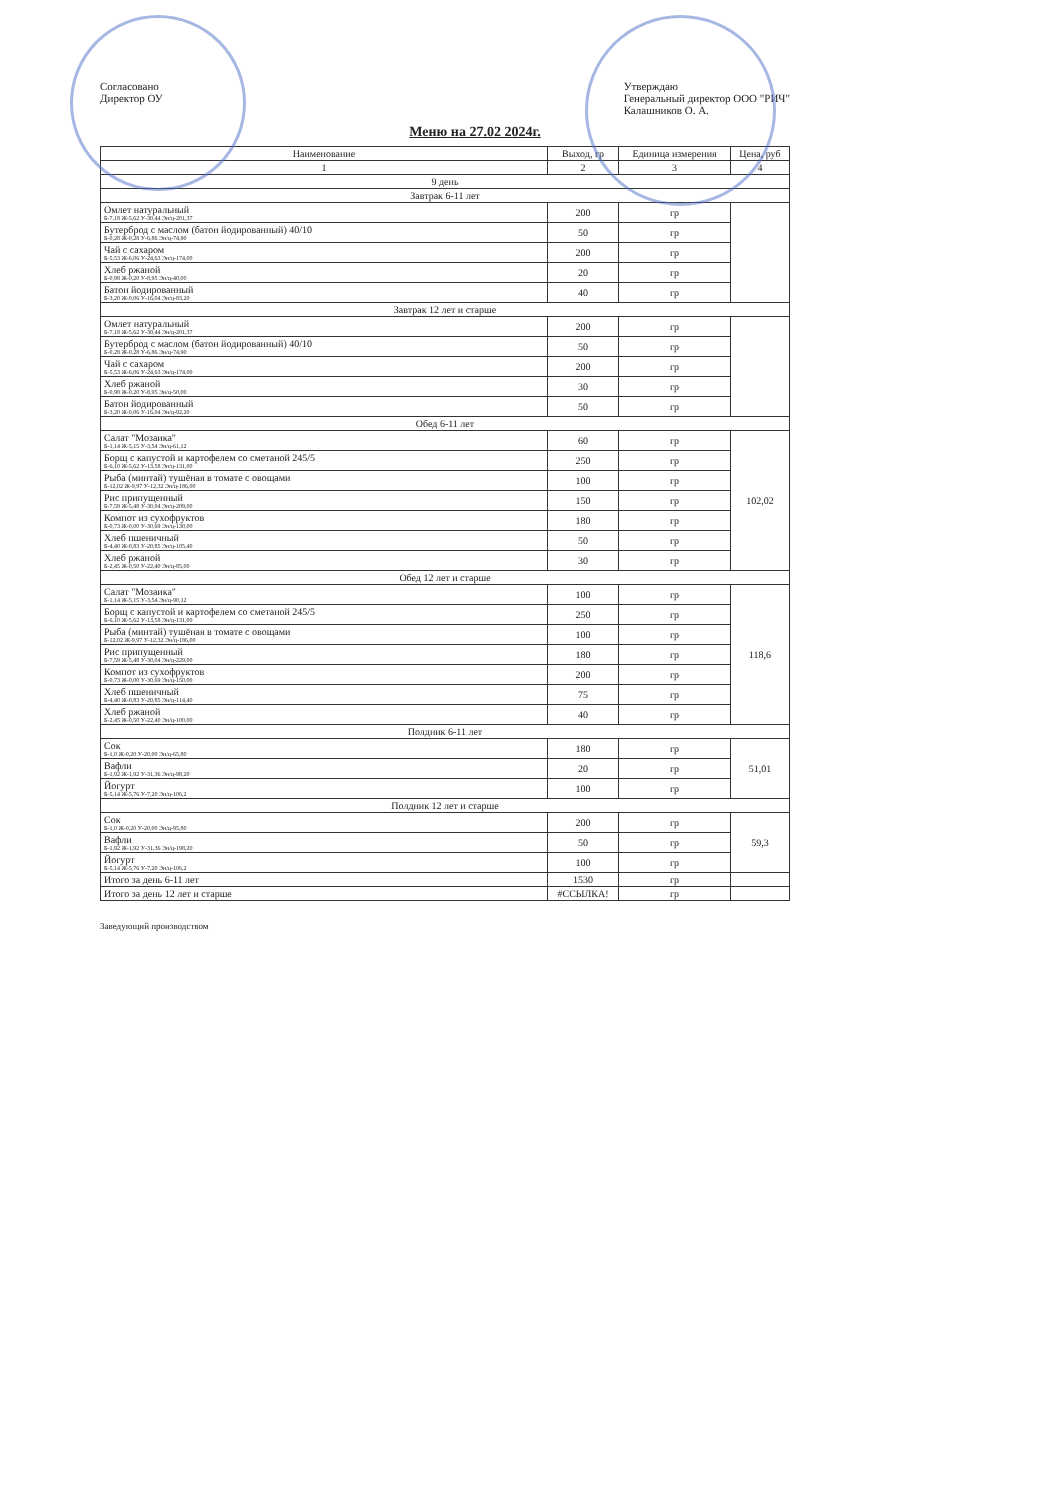Согласовано
Директор ОУ
Утверждаю
Генеральный директор ООО "РИЧ"
Калашников О. А.
Меню на 27.02 2024г.
| Наименование | Выход, гр | Единица измерения | Цена, руб |
| --- | --- | --- | --- |
| 1 | 2 | 3 | 4 |
| 9 день | | | |
| Завтрак 6-11 лет | | | |
| Омлет натуральный Б-7,18 Ж-5,62 У-30,44 Эн/ц-201,37 | 200 | гр | |
| Бутерброд с маслом (батон йодированный) 40/10 Б-0,28 Ж-0,28 У-6,86 Эн/ц-74,90 | 50 | гр | |
| Чай с сахаром Б-5,53 Ж-6,06 У-24,63 Эн/ц-174,00 | 200 | гр | |
| Хлеб ржаной Б-0,98 Ж-0,20 У-8,95 Эн/ц-40,00 | 20 | гр | |
| Батон йодированный Б-3,20 Ж-0,06 У-16,04 Эн/ц-83,20 | 40 | гр | |
| Завтрак 12 лет и старше | | | |
| Омлет натуральный Б-7,18 Ж-5,62 У-30,44 Эн/ц-201,37 | 200 | гр | |
| Бутерброд с маслом (батон йодированный) 40/10 Б-0,28 Ж-0,28 У-6,86 Эн/ц-74,90 | 50 | гр | |
| Чай с сахаром Б-5,53 Ж-6,06 У-24,63 Эн/ц-174,00 | 200 | гр | |
| Хлеб ржаной Б-0,98 Ж-0,20 У-8,95 Эн/ц-50,00 | 30 | гр | |
| Батон йодированный Б-3,20 Ж-0,06 У-16,04 Эн/ц-92,20 | 50 | гр | |
| Обед 6-11 лет | | | |
| Салат "Мозаика" Б-1,14 Ж-5,15 У-3,54 Эн/ц-61,12 | 60 | гр | 102,02 |
| Борщ с капустой и картофелем со сметаной 245/5 Б-6,10 Ж-5,62 У-13,58 Эн/ц-131,00 | 250 | гр | |
| Рыба (минтай) тушёная в томате с овощами Б-12,02 Ж-9,97 У-12,32 Эн/ц-186,00 | 100 | гр | |
| Рис припущенный Б-7,59 Ж-5,48 У-30,04 Эн/ц-209,00 | 150 | гр | |
| Компот из сухофруктов Б-0,73 Ж-0,00 У-30,69 Эн/ц-130,00 | 180 | гр | |
| Хлеб пшеничный Б-4,40 Ж-0,83 У-20,85 Эн/ц-105,40 | 50 | гр | |
| Хлеб ржаной Б-2,45 Ж-0,50 У-22,40 Эн/ц-85,00 | 30 | гр | |
| Обед 12 лет и старше | | | |
| Салат "Мозаика" Б-1,14 Ж-5,15 У-3,54 Эн/ц-90,12 | 100 | гр | 118,6 |
| Борщ с капустой и картофелем со сметаной 245/5 Б-6,10 Ж-5,62 У-13,58 Эн/ц-131,00 | 250 | гр | |
| Рыба (минтай) тушёная в томате с овощами Б-12,02 Ж-9,97 У-12,32 Эн/ц-186,00 | 100 | гр | |
| Рис припущенный Б-7,59 Ж-5,48 У-30,04 Эн/ц-229,00 | 180 | гр | |
| Компот из сухофруктов Б-0,73 Ж-0,00 У-30,69 Эн/ц-150,00 | 200 | гр | |
| Хлеб пшеничный Б-4,40 Ж-0,83 У-20,85 Эн/ц-114,40 | 75 | гр | |
| Хлеб ржаной Б-2,45 Ж-0,50 У-22,40 Эн/ц-100,00 | 40 | гр | |
| Полдник 6-11 лет | | | |
| Сок Б-1,0 Ж-0,20 У-20,00 Эн/ц-65,80 | 180 | гр | 51,01 |
| Вафли Б-1,92 Ж-1,92 У-31,36 Эн/ц-98,20 | 20 | гр | |
| Йогурт Б-5,14 Ж-5,76 У-7,20 Эн/ц-106,2 | 100 | гр | |
| Полдник 12 лет и старше | | | |
| Сок Б-1,0 Ж-0,20 У-20,00 Эн/ц-95,80 | 200 | гр | 59,3 |
| Вафли Б-1,92 Ж-1,92 У-31,36 Эн/ц-198,20 | 50 | гр | |
| Йогурт Б-5,14 Ж-5,76 У-7,20 Эн/ц-106,2 | 100 | гр | |
| Итого за день 6-11 лет | 1530 | гр | |
| Итого за день 12 лет и старше | #ССЫЛКА! | гр | |
Заведующий производством